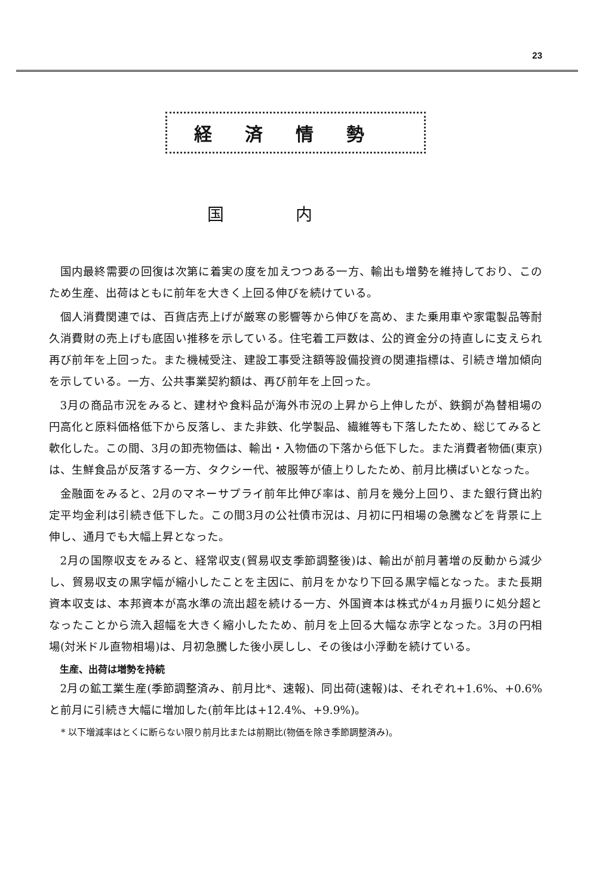23
経済情勢
国内
国内最終需要の回復は次第に着実の度を加えつつある一方、輸出も増勢を維持しており、このため生産、出荷はともに前年を大きく上回る伸びを続けている。
個人消費関連では、百貨店売上げが厳寒の影響等から伸びを高め、また乗用車や家電製品等耐久消費財の売上げも底固い推移を示している。住宅着工戸数は、公的資金分の持直しに支えられ再び前年を上回った。また機械受注、建設工事受注額等設備投資の関連指標は、引続き増加傾向を示している。一方、公共事業契約額は、再び前年を上回った。
3月の商品市況をみると、建材や食料品が海外市況の上昇から上伸したが、鉄鋼が為替相場の円高化と原料価格低下から反落し、また非鉄、化学製品、繊維等も下落したため、総じてみると軟化した。この間、3月の卸売物価は、輸出・入物価の下落から低下した。また消費者物価(東京)は、生鮮食品が反落する一方、タクシー代、被服等が値上りしたため、前月比横ばいとなった。
金融面をみると、2月のマネーサプライ前年比伸び率は、前月を幾分上回り、また銀行貸出約定平均金利は引続き低下した。この間3月の公社債市況は、月初に円相場の急騰などを背景に上伸し、通月でも大幅上昇となった。
2月の国際収支をみると、経常収支(貿易収支季節調整後)は、輸出が前月著増の反動から減少し、貿易収支の黒字幅が縮小したことを主因に、前月をかなり下回る黒字幅となった。また長期資本収支は、本邦資本が高水準の流出超を続ける一方、外国資本は株式が4ヵ月振りに処分超となったことから流入超幅を大きく縮小したため、前月を上回る大幅な赤字となった。3月の円相場(対米ドル直物相場)は、月初急騰した後小戻しし、その後は小浮動を続けている。
生産、出荷は増勢を持続
2月の鉱工業生産(季節調整済み、前月比*、速報)、同出荷(速報)は、それぞれ+1.6%、+0.6%と前月に引続き大幅に増加した(前年比は+12.4%、+9.9%)。
* 以下増減率はとくに断らない限り前月比または前期比(物価を除き季節調整済み)。